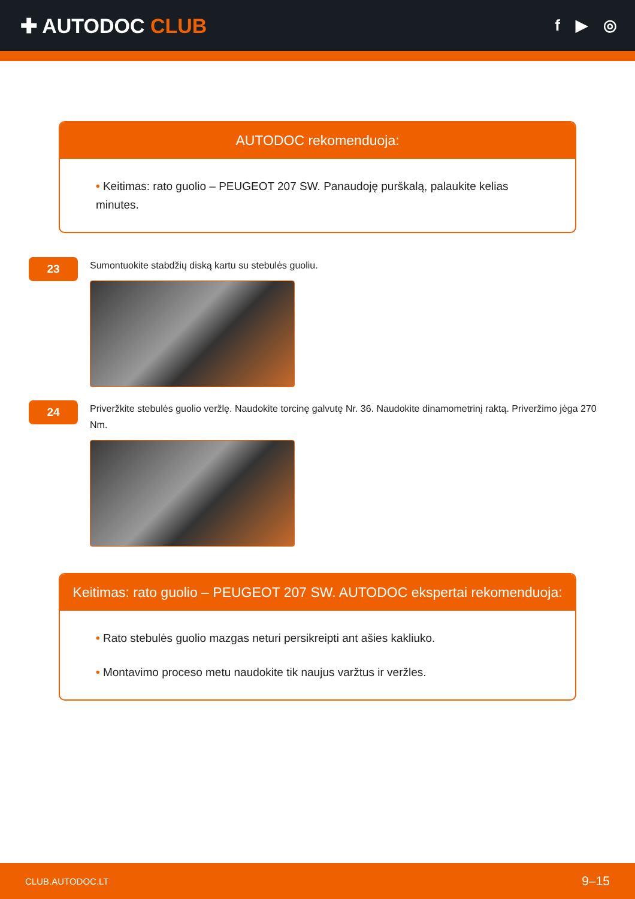✚ AUTODOC CLUB
f ▶ ◎
AUTODOC rekomenduoja:
• Keitimas: rato guolio – PEUGEOT 207 SW. Panaudoję purškalą, palaukite kelias minutes.
23
Sumontuokite stabdžių diską kartu su stebulės guoliu.
24
Priveržkite stebulės guolio veržlę. Naudokite torcinę galvutę Nr. 36. Naudokite dinamometrinį raktą. Priveržimo jėga 270 Nm.
Keitimas: rato guolio – PEUGEOT 207 SW. AUTODOC ekspertai rekomenduoja:
• Rato stebulės guolio mazgas neturi persikreipti ant ašies kakliuko.
• Montavimo proceso metu naudokite tik naujus varžtus ir veržles.
CLUB.AUTODOC.LT 9–15